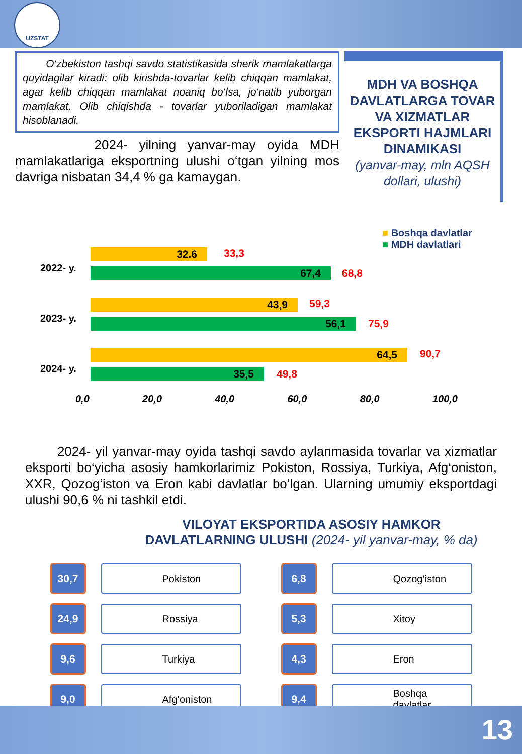UZSTAT
O‘zbekiston tashqi savdo statistikasida sherik mamlakatlarga quyidagilar kiradi: olib kirishda-tovarlar kelib chiqqan mamlakat, agar kelib chiqqan mamlakat noaniq bo‘lsa, jo‘natib yuborgan mamlakat. Olib chiqishda - tovarlar yuboriladigan mamlakat hisoblanadi.
2024- yilning yanvar-may oyida MDH mamlakatlariga eksportning ulushi o‘tgan yilning mos davriga nisbatan 34,4 % ga kamaygan.
MDH VA BOSHQA DAVLATLARGA TOVAR VA XIZMATLAR EKSPORTI HAJMLARI DINAMIKASI
(yanvar-may, mln AQSH dollari, ulushi)
■ Boshqa davlatlar
■ MDH davlatlari
2022- y.
32.6 33,3
67,4 68,8
2023- y.
43,9 59,3
56,1 75,9
2024- y.
64,5 90,7
35,5 49,8
0,0 20,0 40,0 60,0 80,0 100,0
2024- yil yanvar-may oyida tashqi savdo aylanmasida tovarlar va xizmatlar eksporti bo‘yicha asosiy hamkorlarimiz Pokiston, Rossiya, Turkiya, Afg‘oniston, XXR, Qozog‘iston va Eron kabi davlatlar bo‘lgan. Ularning umumiy eksportdagi ulushi 90,6 % ni tashkil etdi.
VILOYAT EKSPORTIDA ASOSIY HAMKOR
DAVLATLARNING ULUSHI (2024- yil yanvar-may, % da)
30,7
Pokiston
24,9
Rossiya
9,6
Turkiya
9,0
Afg‘oniston
6,8
Qozog‘iston
5,3
Xitoy
4,3
Eron
9,4
Boshqa
davlatlar
13